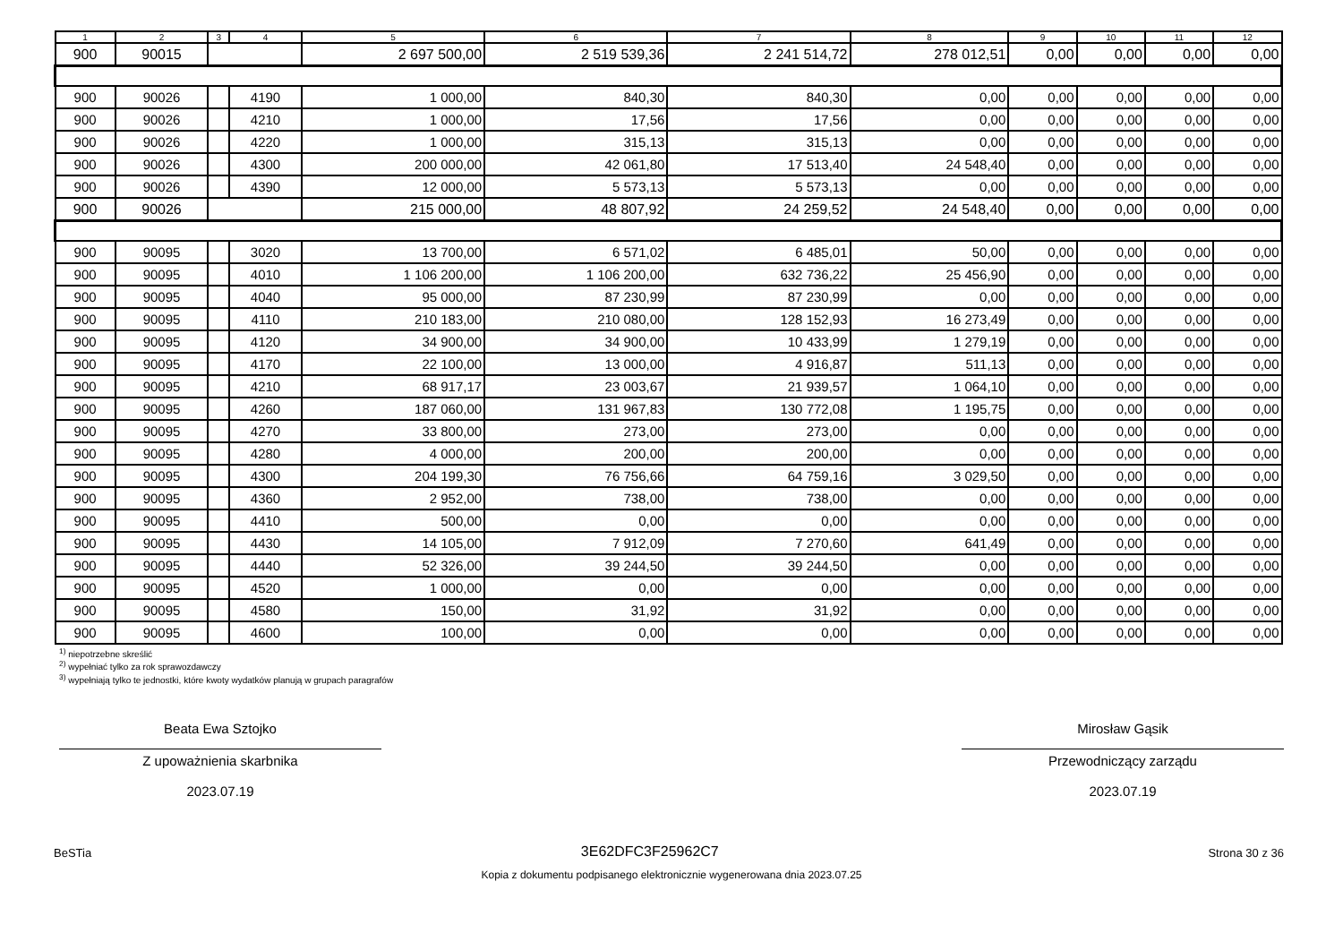| 1 | 2 | 3 | 4 | 5 | 6 | 7 | 8 | 9 | 10 | 11 | 12 |
| --- | --- | --- | --- | --- | --- | --- | --- | --- | --- | --- | --- |
| 900 | 90015 | | | 2 697 500,00 | 2 519 539,36 | 2 241 514,72 | 278 012,51 | 0,00 | 0,00 | 0,00 | 0,00 |
| 900 | 90026 | | 4190 | 1 000,00 | 840,30 | 840,30 | 0,00 | 0,00 | 0,00 | 0,00 | 0,00 |
| 900 | 90026 | | 4210 | 1 000,00 | 17,56 | 17,56 | 0,00 | 0,00 | 0,00 | 0,00 | 0,00 |
| 900 | 90026 | | 4220 | 1 000,00 | 315,13 | 315,13 | 0,00 | 0,00 | 0,00 | 0,00 | 0,00 |
| 900 | 90026 | | 4300 | 200 000,00 | 42 061,80 | 17 513,40 | 24 548,40 | 0,00 | 0,00 | 0,00 | 0,00 |
| 900 | 90026 | | 4390 | 12 000,00 | 5 573,13 | 5 573,13 | 0,00 | 0,00 | 0,00 | 0,00 | 0,00 |
| 900 | 90026 | | | 215 000,00 | 48 807,92 | 24 259,52 | 24 548,40 | 0,00 | 0,00 | 0,00 | 0,00 |
| 900 | 90095 | | 3020 | 13 700,00 | 6 571,02 | 6 485,01 | 50,00 | 0,00 | 0,00 | 0,00 | 0,00 |
| 900 | 90095 | | 4010 | 1 106 200,00 | 1 106 200,00 | 632 736,22 | 25 456,90 | 0,00 | 0,00 | 0,00 | 0,00 |
| 900 | 90095 | | 4040 | 95 000,00 | 87 230,99 | 87 230,99 | 0,00 | 0,00 | 0,00 | 0,00 | 0,00 |
| 900 | 90095 | | 4110 | 210 183,00 | 210 080,00 | 128 152,93 | 16 273,49 | 0,00 | 0,00 | 0,00 | 0,00 |
| 900 | 90095 | | 4120 | 34 900,00 | 34 900,00 | 10 433,99 | 1 279,19 | 0,00 | 0,00 | 0,00 | 0,00 |
| 900 | 90095 | | 4170 | 22 100,00 | 13 000,00 | 4 916,87 | 511,13 | 0,00 | 0,00 | 0,00 | 0,00 |
| 900 | 90095 | | 4210 | 68 917,17 | 23 003,67 | 21 939,57 | 1 064,10 | 0,00 | 0,00 | 0,00 | 0,00 |
| 900 | 90095 | | 4260 | 187 060,00 | 131 967,83 | 130 772,08 | 1 195,75 | 0,00 | 0,00 | 0,00 | 0,00 |
| 900 | 90095 | | 4270 | 33 800,00 | 273,00 | 273,00 | 0,00 | 0,00 | 0,00 | 0,00 | 0,00 |
| 900 | 90095 | | 4280 | 4 000,00 | 200,00 | 200,00 | 0,00 | 0,00 | 0,00 | 0,00 | 0,00 |
| 900 | 90095 | | 4300 | 204 199,30 | 76 756,66 | 64 759,16 | 3 029,50 | 0,00 | 0,00 | 0,00 | 0,00 |
| 900 | 90095 | | 4360 | 2 952,00 | 738,00 | 738,00 | 0,00 | 0,00 | 0,00 | 0,00 | 0,00 |
| 900 | 90095 | | 4410 | 500,00 | 0,00 | 0,00 | 0,00 | 0,00 | 0,00 | 0,00 | 0,00 |
| 900 | 90095 | | 4430 | 14 105,00 | 7 912,09 | 7 270,60 | 641,49 | 0,00 | 0,00 | 0,00 | 0,00 |
| 900 | 90095 | | 4440 | 52 326,00 | 39 244,50 | 39 244,50 | 0,00 | 0,00 | 0,00 | 0,00 | 0,00 |
| 900 | 90095 | | 4520 | 1 000,00 | 0,00 | 0,00 | 0,00 | 0,00 | 0,00 | 0,00 | 0,00 |
| 900 | 90095 | | 4580 | 150,00 | 31,92 | 31,92 | 0,00 | 0,00 | 0,00 | 0,00 | 0,00 |
| 900 | 90095 | | 4600 | 100,00 | 0,00 | 0,00 | 0,00 | 0,00 | 0,00 | 0,00 | 0,00 |
<sup>1)</sup> niepotrzebne skreślić
<sup>2)</sup> wypełniać tylko za rok sprawozdawczy
<sup>3)</sup> wypełniają tylko te jednostki, które kwoty wydatków planują w grupach paragrafów
Beata Ewa Sztojko
Z upoważnienia skarbnika
2023.07.19
Mirosław Gąsik
Przewodniczący zarządu
2023.07.19
BeSTia 3E62DFC3F25962C7 Strona 30 z 36
Kopia z dokumentu podpisanego elektronicznie wygenerowana dnia 2023.07.25